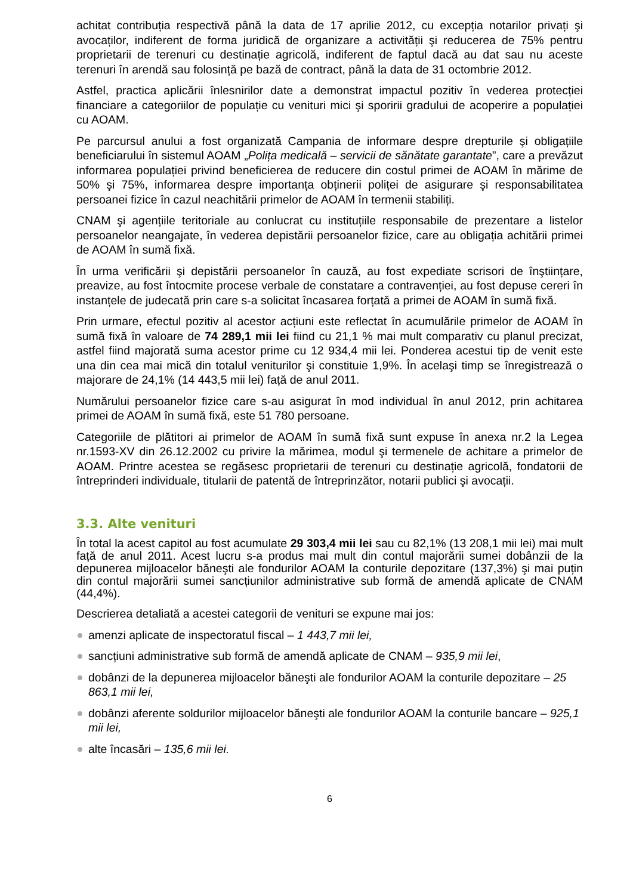achitat contribuția respectivă până la data de 17 aprilie 2012, cu excepția notarilor privați şi avocaților, indiferent de forma juridică de organizare a activității şi reducerea de 75% pentru proprietarii de terenuri cu destinație agricolă, indiferent de faptul dacă au dat sau nu aceste terenuri în arendă sau folosință pe bază de contract, până la data de 31 octombrie 2012.
Astfel, practica aplicării înlesnirilor date a demonstrat impactul pozitiv în vederea protecției financiare a categoriilor de populație cu venituri mici şi sporirii gradului de acoperire a populației cu AOAM.
Pe parcursul anului a fost organizată Campania de informare despre drepturile şi obligațiile beneficiarului în sistemul AOAM „Polița medicală – servicii de sănătate garantate”, care a prevăzut informarea populației privind beneficierea de reducere din costul primei de AOAM în mărime de 50% şi 75%, informarea despre importanța obținerii poliței de asigurare şi responsabilitatea persoanei fizice în cazul neachitării primelor de AOAM în termenii stabiliți.
CNAM şi agențiile teritoriale au conlucrat cu instituțiile responsabile de prezentare a listelor persoanelor neangajate, în vederea depistării persoanelor fizice, care au obligația achitării primei de AOAM în sumă fixă.
În urma verificării şi depistării persoanelor în cauză, au fost expediate scrisori de înştiințare, preavize, au fost întocmite procese verbale de constatare a contravenției, au fost depuse cereri în instanțele de judecată prin care s-a solicitat încasarea forțată a primei de AOAM în sumă fixă.
Prin urmare, efectul pozitiv al acestor acțiuni este reflectat în acumulările primelor de AOAM în sumă fixă în valoare de 74 289,1 mii lei fiind cu 21,1 % mai mult comparativ cu planul precizat, astfel fiind majorată suma acestor prime cu 12 934,4 mii lei. Ponderea acestui tip de venit este una din cea mai mică din totalul veniturilor şi constituie 1,9%. În acelaşi timp se înregistrează o majorare de 24,1% (14 443,5 mii lei) față de anul 2011.
Numărului persoanelor fizice care s-au asigurat în mod individual în anul 2012, prin achitarea primei de AOAM în sumă fixă, este 51 780 persoane.
Categoriile de plătitori ai primelor de AOAM în sumă fixă sunt expuse în anexa nr.2 la Legea nr.1593-XV din 26.12.2002 cu privire la mărimea, modul şi termenele de achitare a primelor de AOAM. Printre acestea se regăsesc proprietarii de terenuri cu destinație agricolă, fondatorii de întreprinderi individuale, titularii de patentă de întreprinzător, notarii publici şi avocații.
3.3. Alte venituri
În total la acest capitol au fost acumulate 29 303,4 mii lei sau cu 82,1% (13 208,1 mii lei) mai mult față de anul 2011. Acest lucru s-a produs mai mult din contul majorării sumei dobânzii de la depunerea mijloacelor băneşti ale fondurilor AOAM la conturile depozitare (137,3%) şi mai puțin din contul majorării sumei sancțiunilor administrative sub formă de amendă aplicate de CNAM (44,4%).
Descrierea detaliată a acestei categorii de venituri se expune mai jos:
amenzi aplicate de inspectoratul fiscal – 1 443,7 mii lei,
sancțiuni administrative sub formă de amendă aplicate de CNAM – 935,9 mii lei,
dobânzi de la depunerea mijloacelor băneşti ale fondurilor AOAM la conturile depozitare – 25 863,1 mii lei,
dobânzi aferente soldurilor mijloacelor băneşti ale fondurilor AOAM la conturile bancare – 925,1 mii lei,
alte încasări – 135,6 mii lei.
6